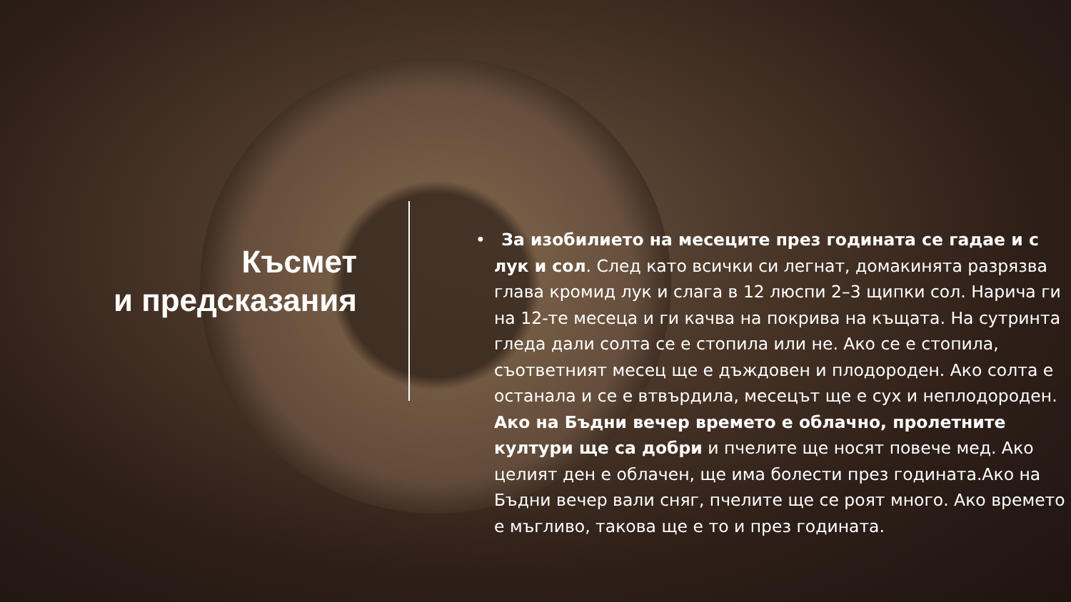Късмет
и предсказания
• За изобилието на месеците през годината се гадае и с лук и сол. След като всички си легнат, домакинята разрязва глава кромид лук и слага в 12 люспи 2–3 щипки сол. Нарича ги на 12-те месеца и ги качва на покрива на къщата. На сутринта гледа дали солта се е стопила или не. Ако се е стопила, съответният месец ще е дъждовен и плодороден. Ако солта е останала и се е втвърдила, месецът ще е сух и неплодороден. Ако на Бъдни вечер времето е облачно, пролетните култури ще са добри и пчелите ще носят повече мед. Ако целият ден е облачен, ще има болести през годината.Ако на Бъдни вечер вали сняг, пчелите ще се роят много. Ако времето е мъгливо, такова ще е то и през годината.